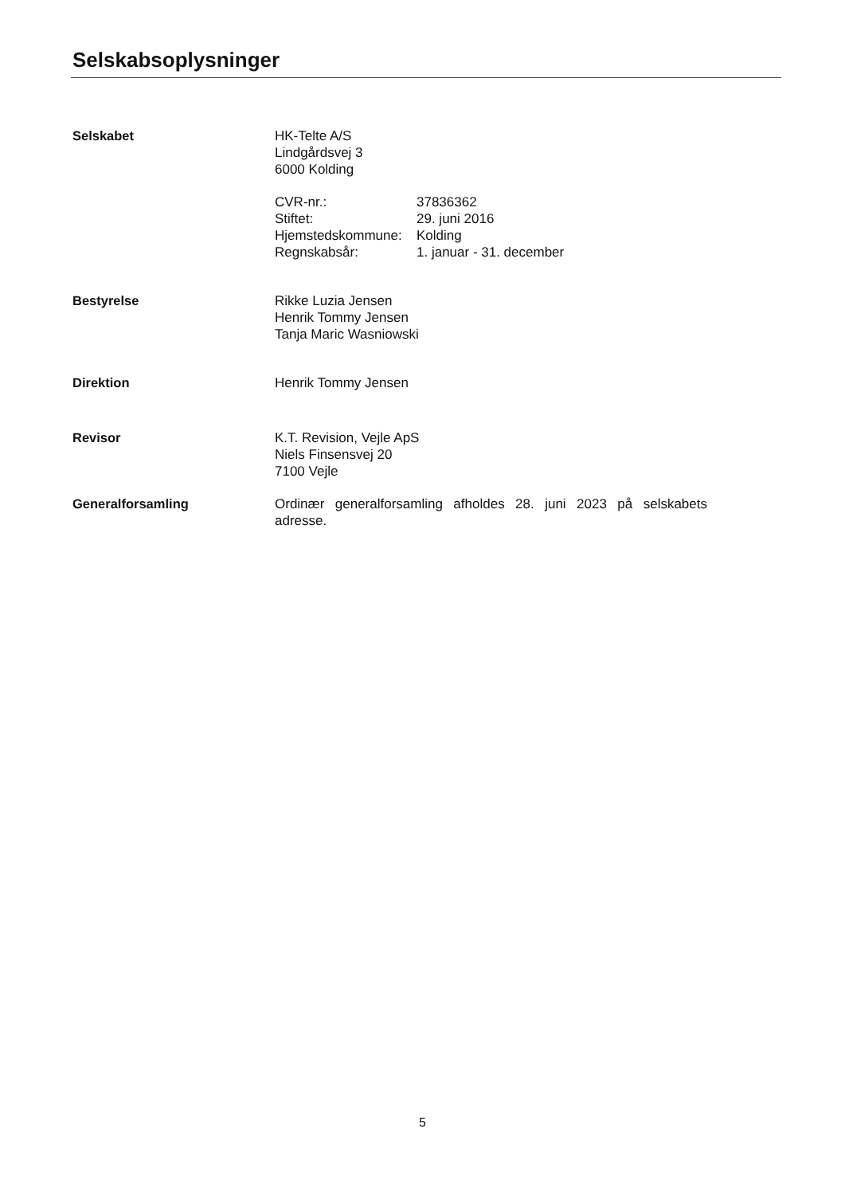Selskabsoplysninger
Selskabet HK-Telte A/S
Lindgårdsvej 3
6000 Kolding
CVR-nr.: 37836362 Stiftet: 29. juni 2016 Hjemstedskommune: Kolding Regnskabsår: 1. januar - 31. december
Bestyrelse Rikke Luzia Jensen
Henrik Tommy Jensen
Tanja Maric Wasniowski
Direktion Henrik Tommy Jensen
Revisor K.T. Revision, Vejle ApS
Niels Finsensvej 20
7100 Vejle
Generalforsamling Ordinær generalforsamling afholdes 28. juni 2023 på selskabets adresse.
5